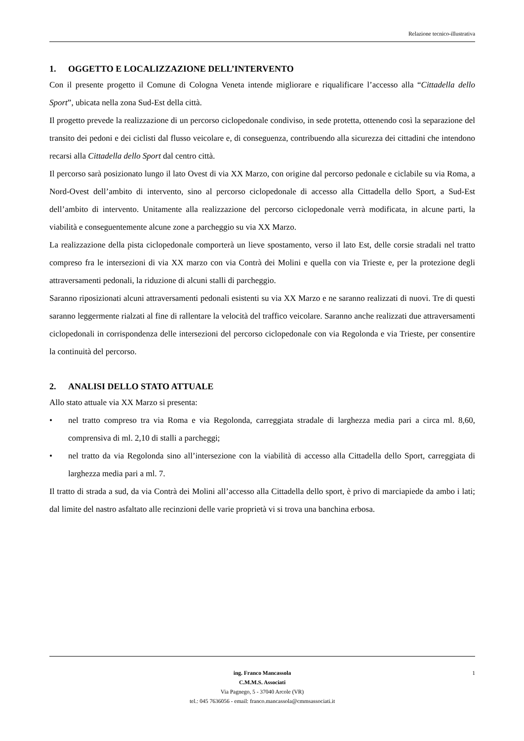Relazione tecnico-illustrativa
1. OGGETTO E LOCALIZZAZIONE DELL’INTERVENTO
Con il presente progetto il Comune di Cologna Veneta intende migliorare e riqualificare l’accesso alla “Cittadella dello Sport”, ubicata nella zona Sud-Est della città.
Il progetto prevede la realizzazione di un percorso ciclopedonale condiviso, in sede protetta, ottenendo così la separazione del transito dei pedoni e dei ciclisti dal flusso veicolare e, di conseguenza, contribuendo alla sicurezza dei cittadini che intendono recarsi alla Cittadella dello Sport dal centro città.
Il percorso sarà posizionato lungo il lato Ovest di via XX Marzo, con origine dal percorso pedonale e ciclabile su via Roma, a Nord-Ovest dell’ambito di intervento, sino al percorso ciclopedonale di accesso alla Cittadella dello Sport, a Sud-Est dell’ambito di intervento. Unitamente alla realizzazione del percorso ciclopedonale verrà modificata, in alcune parti, la viabilità e conseguentemente alcune zone a parcheggio su via XX Marzo.
La realizzazione della pista ciclopedonale comporterà un lieve spostamento, verso il lato Est, delle corsie stradali nel tratto compreso fra le intersezioni di via XX marzo con via Contrà dei Molini e quella con via Trieste e, per la protezione degli attraversamenti pedonali, la riduzione di alcuni stalli di parcheggio.
Saranno riposizionati alcuni attraversamenti pedonali esistenti su via XX Marzo e ne saranno realizzati di nuovi. Tre di questi saranno leggermente rialzati al fine di rallentare la velocità del traffico veicolare. Saranno anche realizzati due attraversamenti ciclopedonali in corrispondenza delle intersezioni del percorso ciclopedonale con via Regolonda e via Trieste, per consentire la continuità del percorso.
2. ANALISI DELLO STATO ATTUALE
Allo stato attuale via XX Marzo si presenta:
• nel tratto compreso tra via Roma e via Regolonda, carreggiata stradale di larghezza media pari a circa ml. 8,60, comprensiva di ml. 2,10 di stalli a parcheggi;
• nel tratto da via Regolonda sino all’intersezione con la viabilità di accesso alla Cittadella dello Sport, carreggiata di larghezza media pari a ml. 7.
Il tratto di strada a sud, da via Contrà dei Molini all’accesso alla Cittadella dello sport, è privo di marciapiede da ambo i lati; dal limite del nastro asfaltato alle recinzioni delle varie proprietà vi si trova una banchina erbosa.
1 ing. Franco Mancassola
C.M.M.S. Associati
Via Pagnego, 5 - 37040 Arcole (VR)
tel.: 045 7636056 - email: franco.mancassola@cmmsassociati.it